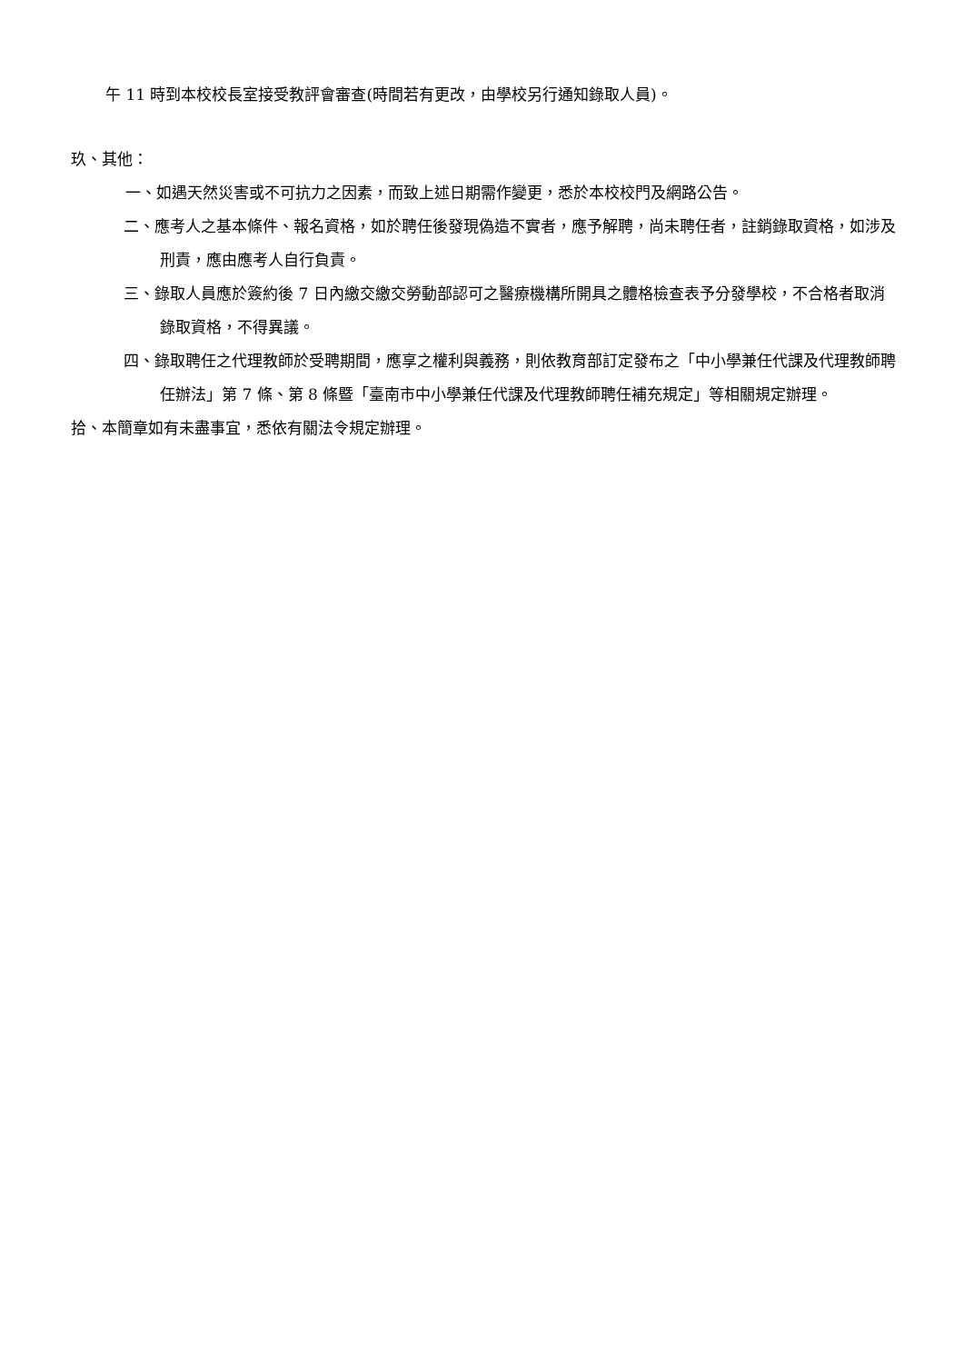午 11 時到本校校長室接受教評會審查(時間若有更改，由學校另行通知錄取人員)。
玖、其他：
一、如遇天然災害或不可抗力之因素，而致上述日期需作變更，悉於本校校門及網路公告。
二、應考人之基本條件、報名資格，如於聘任後發現偽造不實者，應予解聘，尚未聘任者，註銷錄取資格，如涉及刑責，應由應考人自行負責。
三、錄取人員應於簽約後 7 日內繳交繳交勞動部認可之醫療機構所開具之體格檢查表予分發學校，不合格者取消錄取資格，不得異議。
四、錄取聘任之代理教師於受聘期間，應享之權利與義務，則依教育部訂定發布之「中小學兼任代課及代理教師聘任辦法」第 7 條、第 8 條暨「臺南市中小學兼任代課及代理教師聘任補充規定」等相關規定辦理。
拾、本簡章如有未盡事宜，悉依有關法令規定辦理。